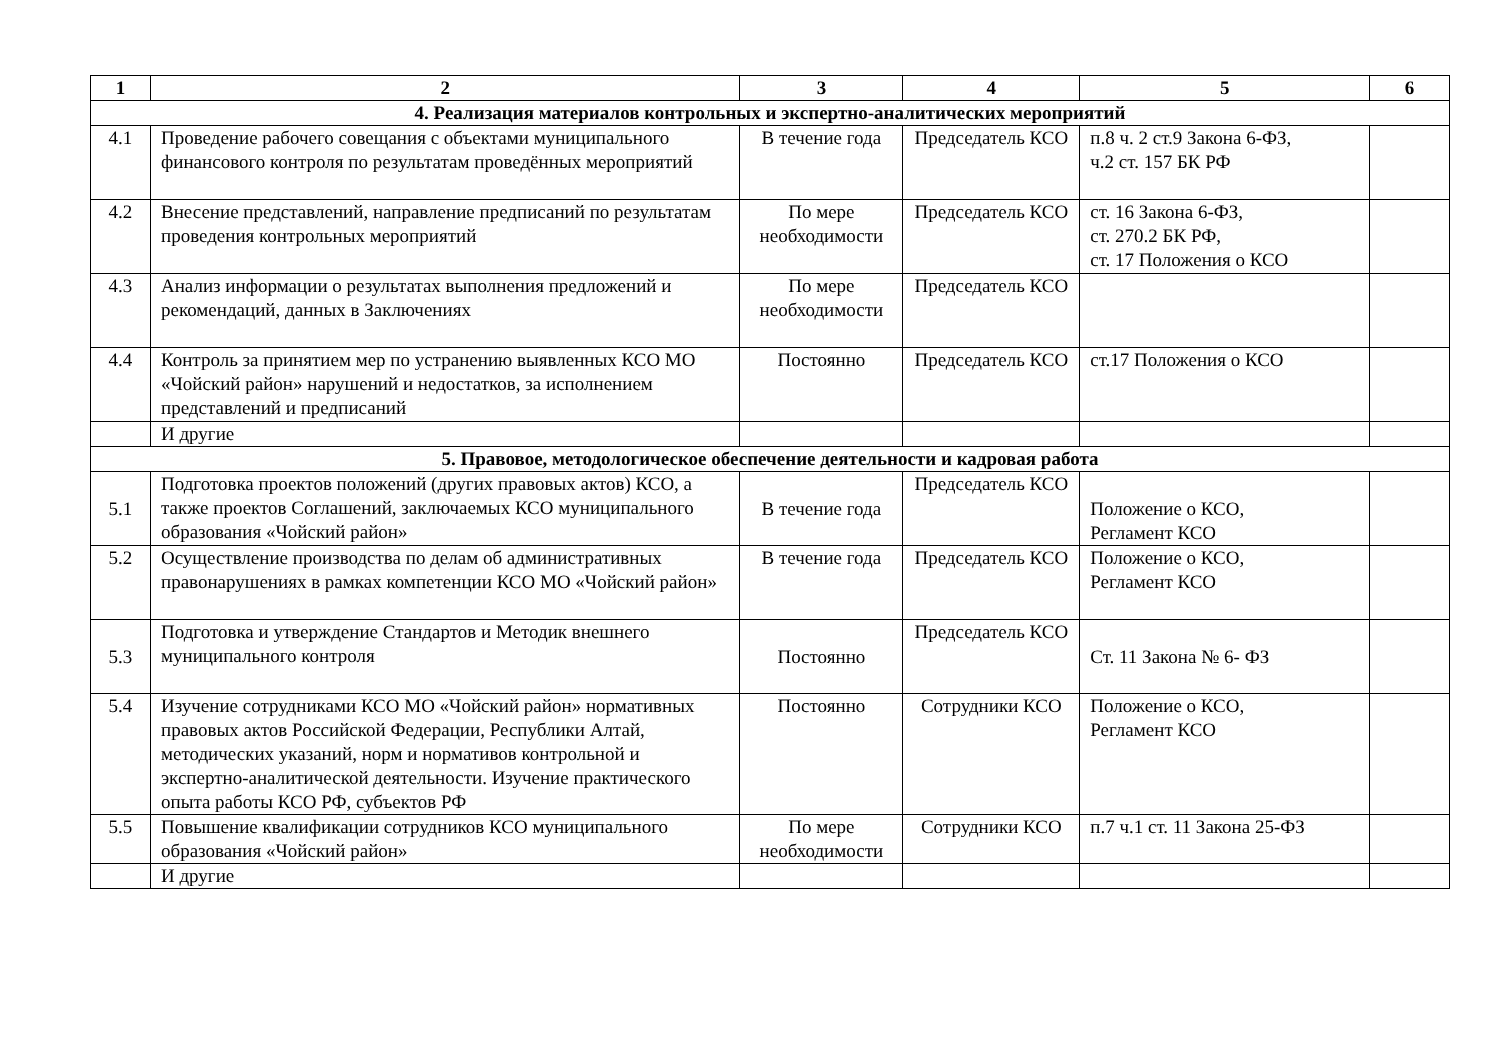| 1 | 2 | 3 | 4 | 5 | 6 |
| --- | --- | --- | --- | --- | --- |
| 4. Реализация материалов контрольных и экспертно-аналитических мероприятий | | | | | |
| 4.1 | Проведение рабочего совещания с объектами муниципального финансового контроля по результатам проведённых мероприятий | В течение года | Председатель КСО | п.8 ч. 2 ст.9 Закона 6-ФЗ, ч.2 ст. 157 БК РФ | |
| 4.2 | Внесение представлений, направление предписаний по результатам проведения контрольных мероприятий | По мере необходимости | Председатель КСО | ст. 16 Закона 6-ФЗ, ст. 270.2 БК РФ, ст. 17 Положения о КСО | |
| 4.3 | Анализ информации о результатах выполнения предложений и рекомендаций, данных в Заключениях | По мере необходимости | Председатель КСО | | |
| 4.4 | Контроль за принятием мер по устранению выявленных КСО МО «Чойский район» нарушений и недостатков, за исполнением представлений и предписаний | Постоянно | Председатель КСО | ст.17 Положения о КСО | |
| | И другие | | | | |
| 5. Правовое, методологическое обеспечение деятельности и кадровая работа | | | | | |
| 5.1 | Подготовка проектов положений (других правовых актов) КСО, а также проектов Соглашений, заключаемых КСО муниципального образования «Чойский район» | В течение года | Председатель КСО | Положение о КСО, Регламент КСО | |
| 5.2 | Осуществление производства по делам об административных правонарушениях в рамках компетенции КСО МО «Чойский район» | В течение года | Председатель КСО | Положение о КСО, Регламент КСО | |
| 5.3 | Подготовка и утверждение Стандартов и Методик внешнего муниципального контроля | Постоянно | Председатель КСО | Ст. 11 Закона № 6- ФЗ | |
| 5.4 | Изучение сотрудниками КСО МО «Чойский район» нормативных правовых актов Российской Федерации, Республики Алтай, методических указаний, норм и нормативов контрольной и экспертно-аналитической деятельности. Изучение практического опыта работы КСО РФ, субъектов РФ | Постоянно | Сотрудники КСО | Положение о КСО, Регламент КСО | |
| 5.5 | Повышение квалификации сотрудников КСО муниципального образования «Чойский район» | По мере необходимости | Сотрудники КСО | п.7 ч.1 ст. 11 Закона 25-ФЗ | |
| | И другие | | | | |